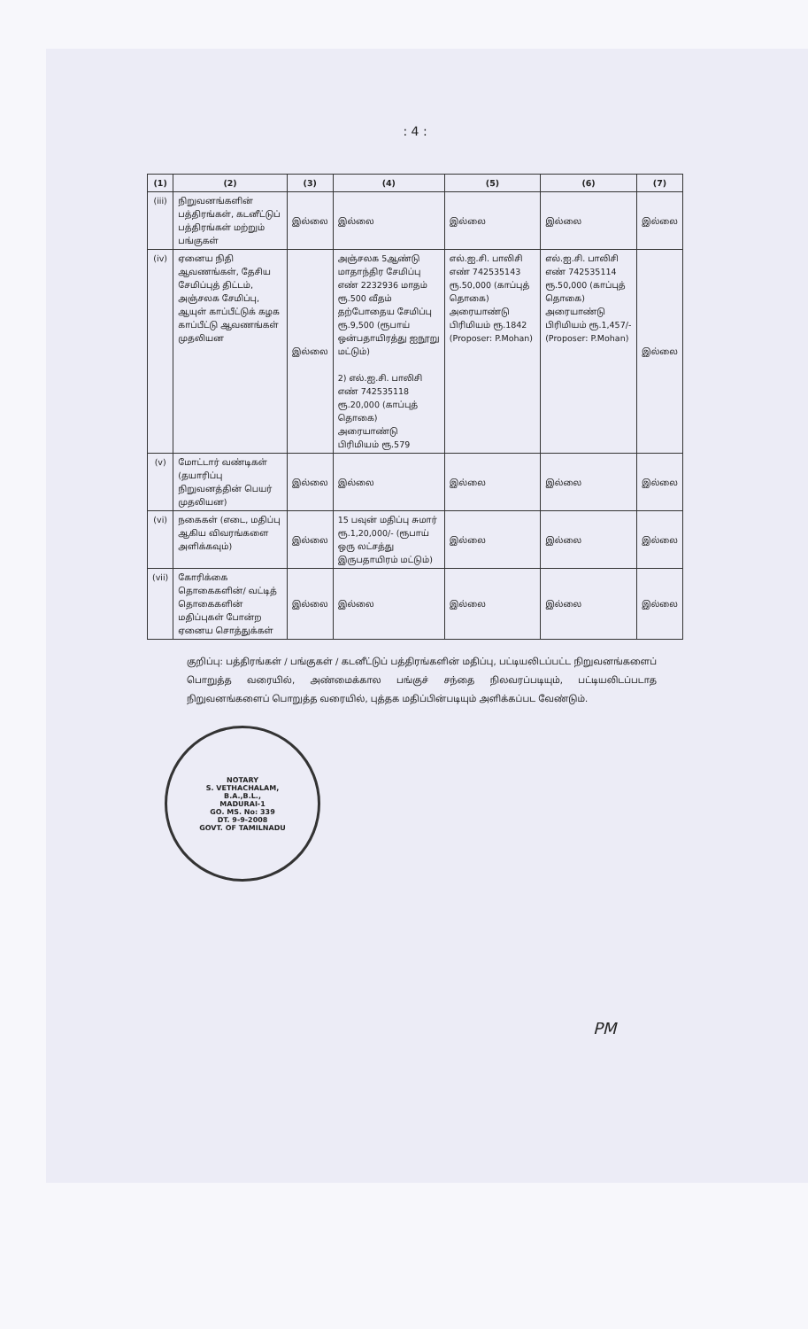: 4 :
| (1) | (2) | (3) | (4) | (5) | (6) | (7) |
| --- | --- | --- | --- | --- | --- | --- |
| (iii) | நிறுவனங்களின் பத்திரங்கள், கடனீட்டுப் பத்திரங்கள் மற்றும் பங்குகள் | இல்லை | இல்லை | இல்லை | இல்லை | இல்லை |
| (iv) | ஏனைய நிதி ஆவணங்கள், தேசிய சேமிப்புத் திட்டம், அஞ்சலக சேமிப்பு, ஆயுள் காப்பீட்டுக் கழக காப்பீட்டு ஆவணங்கள் முதலியன | இல்லை | அஞ்சலக 5ஆண்டு மாதாந்திர சேமிப்பு எண் 2232936 மாதம் ரூ.500 வீதம் தற்போதைய சேமிப்பு ரூ.9,500 (ரூபாய் ஒன்பதாயிரத்து ஐநூறு மட்டும்) 2) எல்.ஐ.சி. பாலிசி எண் 742535118 ரூ.20,000 (காப்புத் தொகை) அரையாண்டு பிரிமியம் ரூ.579 | எல்.ஐ.சி. பாலிசி எண் 742535143 ரூ.50,000 (காப்புத் தொகை) அரையாண்டு பிரிமியம் ரூ.1842 (Proposer: P.Mohan) | எல்.ஐ.சி. பாலிசி எண் 742535114 ரூ.50,000 (காப்புத் தொகை) அரையாண்டு பிரிமியம் ரூ.1,457/- (Proposer: P.Mohan) | இல்லை |
| (v) | மோட்டார் வண்டிகள் (தயாரிப்பு நிறுவனத்தின் பெயர் முதலியன) | இல்லை | இல்லை | இல்லை | இல்லை | இல்லை |
| (vi) | நகைகள் (எடை, மதிப்பு ஆகிய விவரங்களை அளிக்கவும்) | இல்லை | 15 பவுன் மதிப்பு சுமார் ரூ.1,20,000/- (ரூபாய் ஒரு லட்சத்து இருபதாயிரம் மட்டும்) | இல்லை | இல்லை | இல்லை |
| (vii) | கோரிக்கை தொகைகளின்/ வட்டித் தொகைகளின் மதிப்புகள் போன்ற ஏனைய சொத்துக்கள் | இல்லை | இல்லை | இல்லை | இல்லை | இல்லை |
குறிப்பு: பத்திரங்கள் / பங்குகள் / கடனீட்டுப் பத்திரங்களின் மதிப்பு, பட்டியலிடப்பட்ட நிறுவனங்களைப் பொறுத்த வரையில், அண்மைக்கால பங்குச் சந்தை நிலவரப்படியும், பட்டியலிடப்படாத நிறுவனங்களைப் பொறுத்த வரையில், புத்தக மதிப்பின்படியும் அளிக்கப்பட வேண்டும்.
NOTARY
S. VETHACHALAM,
B.A.,B.L.,
MADURAI-1
GO. MS. No: 339
DT. 9-9-2008
GOVT. OF TAMILNADU
PM